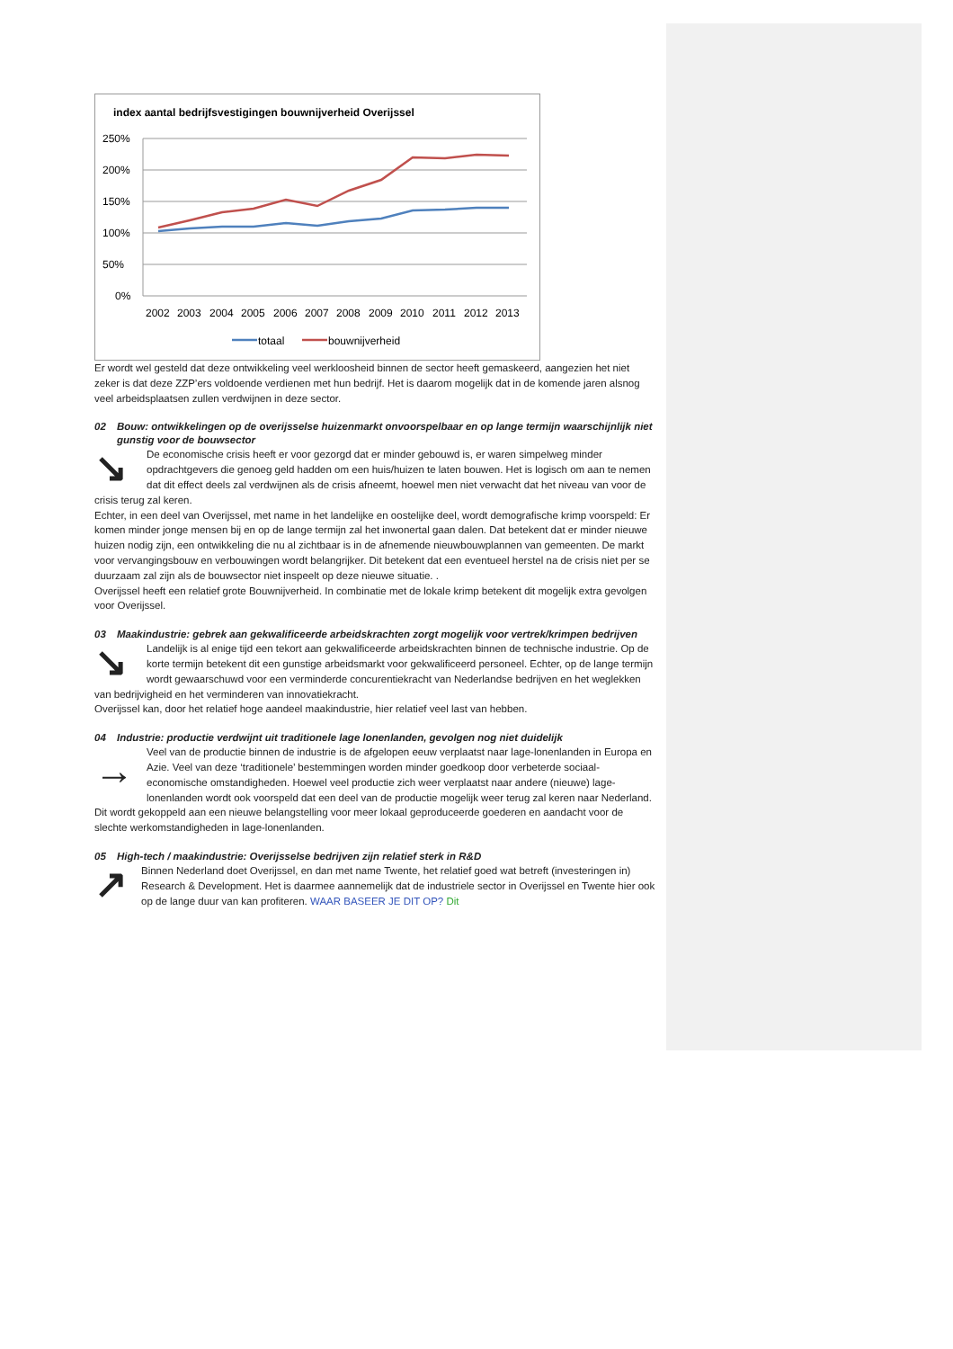index aantal bedrijfsvestigingen bouwnijverheid Overijssel
250%
200%
150%
100%
50%
0%
2002
2003
2004
2005
2006
2007
2008
2009
2010
2011
2012
2013
totaal
bouwnijverheid
Er wordt wel gesteld dat deze ontwikkeling veel werkloosheid binnen de sector heeft gemaskeerd, aangezien het niet zeker is dat deze ZZP’ers voldoende verdienen met hun bedrijf. Het is daarom mogelijk dat in de komende jaren alsnog veel arbeidsplaatsen zullen verdwijnen in deze sector.
02 Bouw: ontwikkelingen op de overijsselse huizenmarkt onvoorspelbaar en op lange termijn waarschijnlijk niet gunstig voor de bouwsector
↘
De economische crisis heeft er voor gezorgd dat er minder gebouwd is, er waren simpelweg minder opdrachtgevers die genoeg geld hadden om een huis/huizen te laten bouwen. Het is logisch om aan te nemen dat dit effect deels zal verdwijnen als de crisis afneemt, hoewel men niet verwacht dat het niveau van voor de crisis terug zal keren.
Echter, in een deel van Overijssel, met name in het landelijke en oostelijke deel, wordt demografische krimp voorspeld: Er komen minder jonge mensen bij en op de lange termijn zal het inwonertal gaan dalen. Dat betekent dat er minder nieuwe huizen nodig zijn, een ontwikkeling die nu al zichtbaar is in de afnemende nieuwbouwplannen van gemeenten. De markt voor vervangingsbouw en verbouwingen wordt belangrijker. Dit betekent dat een eventueel herstel na de crisis niet per se duurzaam zal zijn als de bouwsector niet inspeelt op deze nieuwe situatie. .
Overijssel heeft een relatief grote Bouwnijverheid. In combinatie met de lokale krimp betekent dit mogelijk extra gevolgen voor Overijssel.
03 Maakindustrie: gebrek aan gekwalificeerde arbeidskrachten zorgt mogelijk voor vertrek/krimpen bedrijven
↘
Landelijk is al enige tijd een tekort aan gekwalificeerde arbeidskrachten binnen de technische industrie. Op de korte termijn betekent dit een gunstige arbeidsmarkt voor gekwalificeerd personeel. Echter, op de lange termijn wordt gewaarschuwd voor een verminderde concurentiekracht van Nederlandse bedrijven en het weglekken van bedrijvigheid en het verminderen van innovatiekracht.
Overijssel kan, door het relatief hoge aandeel maakindustrie, hier relatief veel last van hebben.
04 Industrie: productie verdwijnt uit traditionele lage lonenlanden, gevolgen nog niet duidelijk
→
Veel van de productie binnen de industrie is de afgelopen eeuw verplaatst naar lage-lonenlanden in Europa en Azie. Veel van deze ‘traditionele’ bestemmingen worden minder goedkoop door verbeterde sociaal-economische omstandigheden. Hoewel veel productie zich weer verplaatst naar andere (nieuwe) lage-lonenlanden wordt ook voorspeld dat een deel van de productie mogelijk weer terug zal keren naar Nederland. Dit wordt gekoppeld aan een nieuwe belangstelling voor meer lokaal geproduceerde goederen en aandacht voor de slechte werkomstandigheden in lage-lonenlanden.
05 High-tech / maakindustrie: Overijsselse bedrijven zijn relatief sterk in R&D
↗
Binnen Nederland doet Overijssel, en dan met name Twente, het relatief goed wat betreft (investeringen in) Research & Development. Het is daarmee aannemelijk dat de industriele sector in Overijssel en Twente hier ook op de lange duur van kan profiteren. WAAR BASEER JE DIT OP? Dit